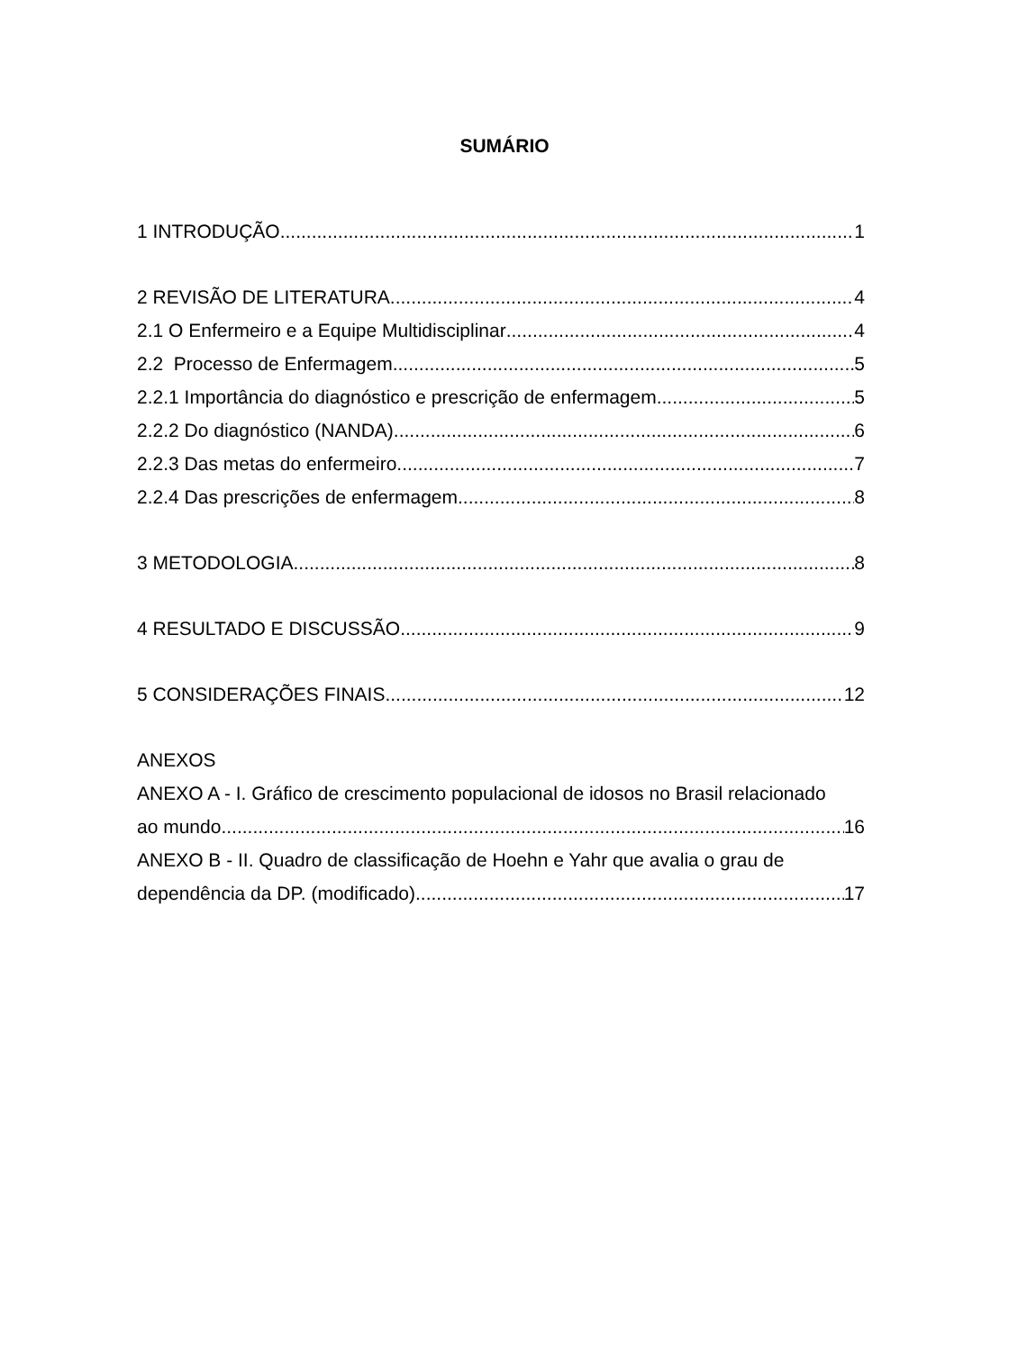SUMÁRIO
1 INTRODUÇÃO 1
2 REVISÃO DE LITERATURA 4
2.1 O Enfermeiro e a Equipe Multidisciplinar 4
2.2 Processo de Enfermagem 5
2.2.1 Importância do diagnóstico e prescrição de enfermagem 5
2.2.2 Do diagnóstico (NANDA) 6
2.2.3 Das metas do enfermeiro 7
2.2.4 Das prescrições de enfermagem 8
3 METODOLOGIA 8
4 RESULTADO E DISCUSSÃO 9
5 CONSIDERAÇÕES FINAIS 12
ANEXOS
ANEXO A - I. Gráfico de crescimento populacional de idosos no Brasil relacionado
ao mundo. 16
ANEXO B - II. Quadro de classificação de Hoehn e Yahr que avalia o grau de
dependência da DP. (modificado). 17